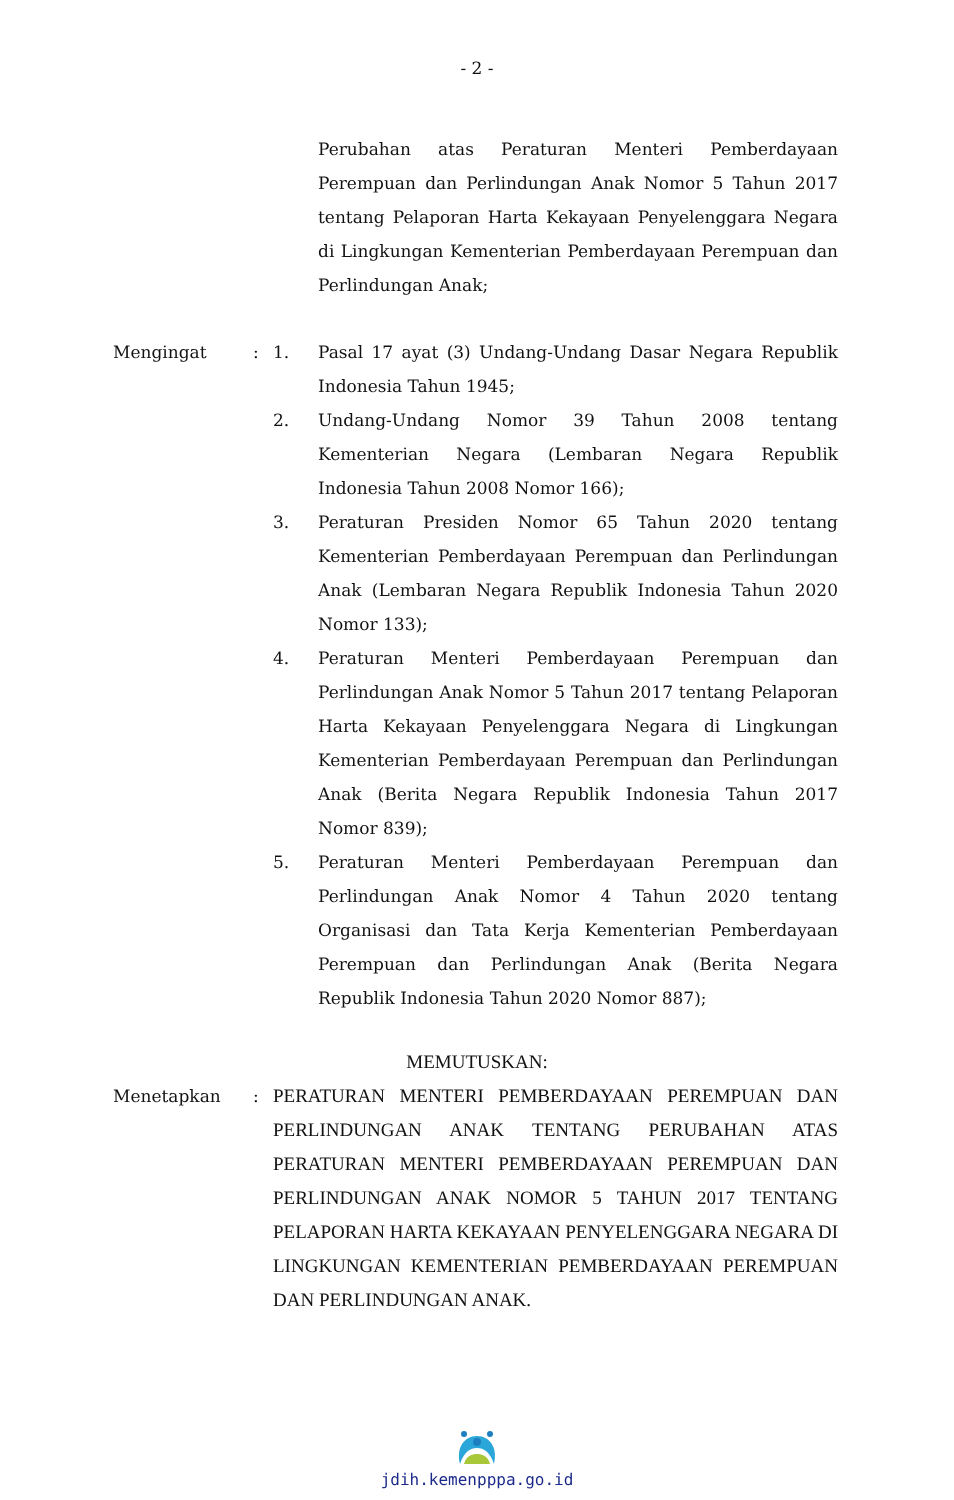- 2 -
Perubahan atas Peraturan Menteri Pemberdayaan Perempuan dan Perlindungan Anak Nomor 5 Tahun 2017 tentang Pelaporan Harta Kekayaan Penyelenggara Negara di Lingkungan Kementerian Pemberdayaan Perempuan dan Perlindungan Anak;
Mengingat : 1. Pasal 17 ayat (3) Undang-Undang Dasar Negara Republik Indonesia Tahun 1945;
2. Undang-Undang Nomor 39 Tahun 2008 tentang Kementerian Negara (Lembaran Negara Republik Indonesia Tahun 2008 Nomor 166);
3. Peraturan Presiden Nomor 65 Tahun 2020 tentang Kementerian Pemberdayaan Perempuan dan Perlindungan Anak (Lembaran Negara Republik Indonesia Tahun 2020 Nomor 133);
4. Peraturan Menteri Pemberdayaan Perempuan dan Perlindungan Anak Nomor 5 Tahun 2017 tentang Pelaporan Harta Kekayaan Penyelenggara Negara di Lingkungan Kementerian Pemberdayaan Perempuan dan Perlindungan Anak (Berita Negara Republik Indonesia Tahun 2017 Nomor 839);
5. Peraturan Menteri Pemberdayaan Perempuan dan Perlindungan Anak Nomor 4 Tahun 2020 tentang Organisasi dan Tata Kerja Kementerian Pemberdayaan Perempuan dan Perlindungan Anak (Berita Negara Republik Indonesia Tahun 2020 Nomor 887);
MEMUTUSKAN:
Menetapkan : PERATURAN MENTERI PEMBERDAYAAN PEREMPUAN DAN PERLINDUNGAN ANAK TENTANG PERUBAHAN ATAS PERATURAN MENTERI PEMBERDAYAAN PEREMPUAN DAN PERLINDUNGAN ANAK NOMOR 5 TAHUN 2017 TENTANG PELAPORAN HARTA KEKAYAAN PENYELENGGARA NEGARA DI LINGKUNGAN KEMENTERIAN PEMBERDAYAAN PEREMPUAN DAN PERLINDUNGAN ANAK.
jdih.kemenpppa.go.id